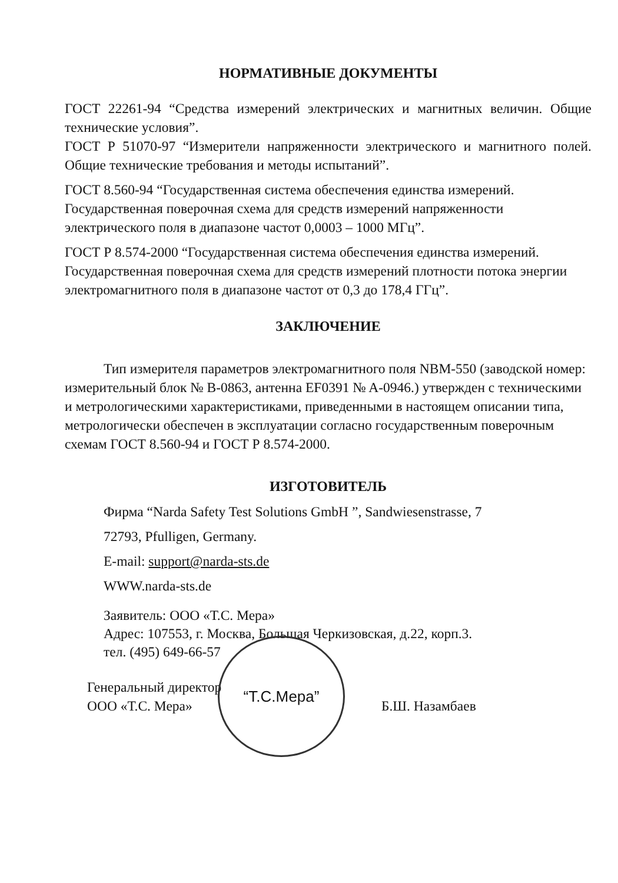НОРМАТИВНЫЕ ДОКУМЕНТЫ
ГОСТ 22261-94 “Средства измерений электрических и магнитных величин. Общие технические условия”.
ГОСТ Р 51070-97 “Измерители напряженности электрического и магнитного полей. Общие технические требования и методы испытаний”.
ГОСТ 8.560-94 “Государственная система обеспечения единства измерений. Государственная поверочная схема для средств измерений напряженности электрического поля в диапазоне частот 0,0003 – 1000 МГц”.
ГОСТ Р 8.574-2000 “Государственная система обеспечения единства измерений. Государственная поверочная схема для средств измерений плотности потока энергии электромагнитного поля в диапазоне частот от 0,3 до 178,4 ГГц”.
ЗАКЛЮЧЕНИЕ
Тип измерителя параметров электромагнитного поля NBM-550 (заводской номер: измерительный блок № B-0863, антенна EF0391 № A-0946.) утвержден с техническими и метрологическими характеристиками, приведенными в настоящем описании типа, метрологически обеспечен в эксплуатации согласно государственным поверочным схемам ГОСТ 8.560-94 и ГОСТ Р 8.574-2000.
ИЗГОТОВИТЕЛЬ
Фирма “Narda Safety Test Solutions GmbH ”, Sandwiesenstrasse, 7
72793, Pfulligen, Germany.
E-mail: support@narda-sts.de
WWW.narda-sts.de
Заявитель: ООО «Т.С. Мера»
Адрес: 107553, г. Москва, Большая Черкизовская, д.22, корп.3.
тел. (495) 649-66-57
Генеральный директор
ООО «Т.С. Мера»
Б.Ш. Назамбаев
“Т.С.Мера”